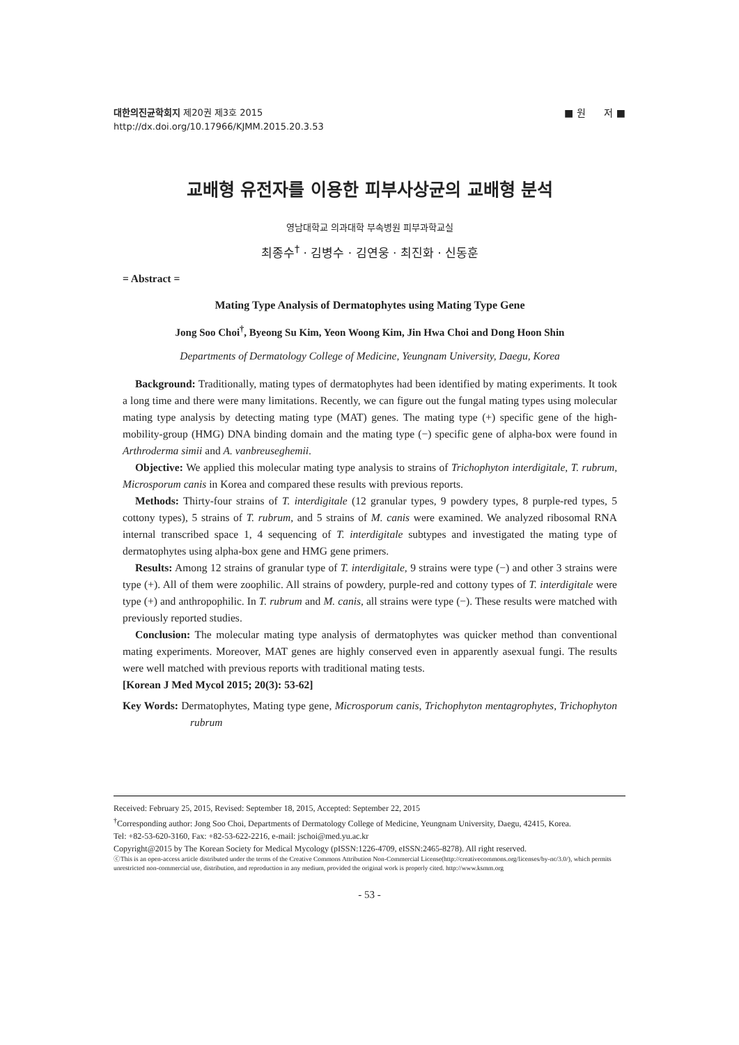■ 원 저 ■ 대한의진균학회지 제20권 제3호 2015
http://dx.doi.org/10.17966/KJMM.2015.20.3.53
교배형 유전자를 이용한 피부사상균의 교배형 분석
영남대학교 의과대학 부속병원 피부과학교실
최종수<sup>†</sup> · 김병수 · 김연웅 · 최진화 · 신동훈
= Abstract =
Mating Type Analysis of Dermatophytes using Mating Type Gene
Jong Soo Choi<sup>†</sup>, Byeong Su Kim, Yeon Woong Kim, Jin Hwa Choi and Dong Hoon Shin
Departments of Dermatology College of Medicine, Yeungnam University, Daegu, Korea
Background: Traditionally, mating types of dermatophytes had been identified by mating experiments. It took a long time and there were many limitations. Recently, we can figure out the fungal mating types using molecular mating type analysis by detecting mating type (MAT) genes. The mating type (+) specific gene of the high-mobility-group (HMG) DNA binding domain and the mating type (−) specific gene of alpha-box were found in Arthroderma simii and A. vanbreuseghemii.
Objective: We applied this molecular mating type analysis to strains of Trichophyton interdigitale, T. rubrum, Microsporum canis in Korea and compared these results with previous reports.
Methods: Thirty-four strains of T. interdigitale (12 granular types, 9 powdery types, 8 purple-red types, 5 cottony types), 5 strains of T. rubrum, and 5 strains of M. canis were examined. We analyzed ribosomal RNA internal transcribed space 1, 4 sequencing of T. interdigitale subtypes and investigated the mating type of dermatophytes using alpha-box gene and HMG gene primers.
Results: Among 12 strains of granular type of T. interdigitale, 9 strains were type (−) and other 3 strains were type (+). All of them were zoophilic. All strains of powdery, purple-red and cottony types of T. interdigitale were type (+) and anthropophilic. In T. rubrum and M. canis, all strains were type (−). These results were matched with previously reported studies.
Conclusion: The molecular mating type analysis of dermatophytes was quicker method than conventional mating experiments. Moreover, MAT genes are highly conserved even in apparently asexual fungi. The results were well matched with previous reports with traditional mating tests.
[Korean J Med Mycol 2015; 20(3): 53-62]
Key Words: Dermatophytes, Mating type gene, Microsporum canis, Trichophyton mentagrophytes, Trichophyton rubrum
Received: February 25, 2015, Revised: September 18, 2015, Accepted: September 22, 2015
<sup>†</sup> Corresponding author: Jong Soo Choi, Departments of Dermatology College of Medicine, Yeungnam University, Daegu, 42415, Korea.
Tel: +82-53-620-3160, Fax: +82-53-622-2216, e-mail: jschoi@med.yu.ac.kr
Copyright@2015 by The Korean Society for Medical Mycology (pISSN:1226-4709, eISSN:2465-8278). All right reserved.
ⓒThis is an open-access article distributed under the terms of the Creative Commons Attribution Non-Commercial License(http://creativecommons.org/licenses/by-nc/3.0/), which permits unrestricted non-commercial use, distribution, and reproduction in any medium, provided the original work is properly cited. http://www.ksmm.org
- 53 -